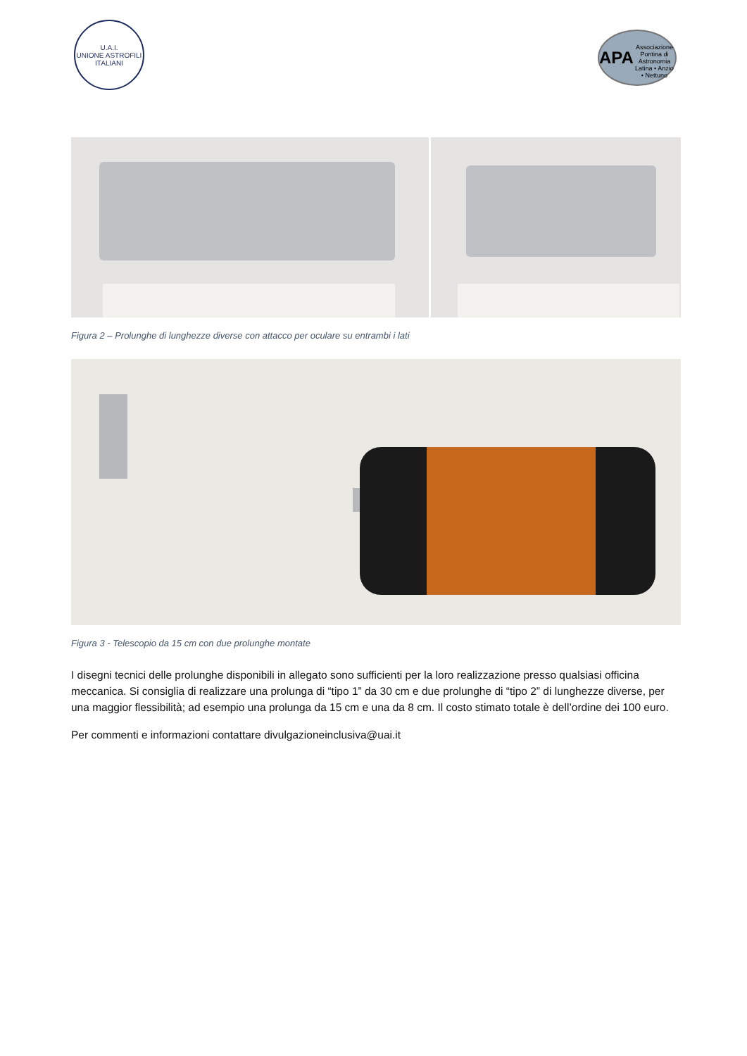U.A.I.
UNIONE ASTROFILI ITALIANI
APA
Associazione Pontina di Astronomia
Latina • Anzio • Nettuno
Figura 2 – Prolunghe di lunghezze diverse con attacco per oculare su entrambi i lati
Figura 3 - Telescopio da 15 cm con due prolunghe montate
I disegni tecnici delle prolunghe disponibili in allegato sono sufficienti per la loro realizzazione presso qualsiasi officina meccanica. Si consiglia di realizzare una prolunga di “tipo 1” da 30 cm e due prolunghe di “tipo 2” di lunghezze diverse, per una maggior flessibilità; ad esempio una prolunga da 15 cm e una da 8 cm. Il costo stimato totale è dell’ordine dei 100 euro.
Per commenti e informazioni contattare divulgazioneinclusiva@uai.it